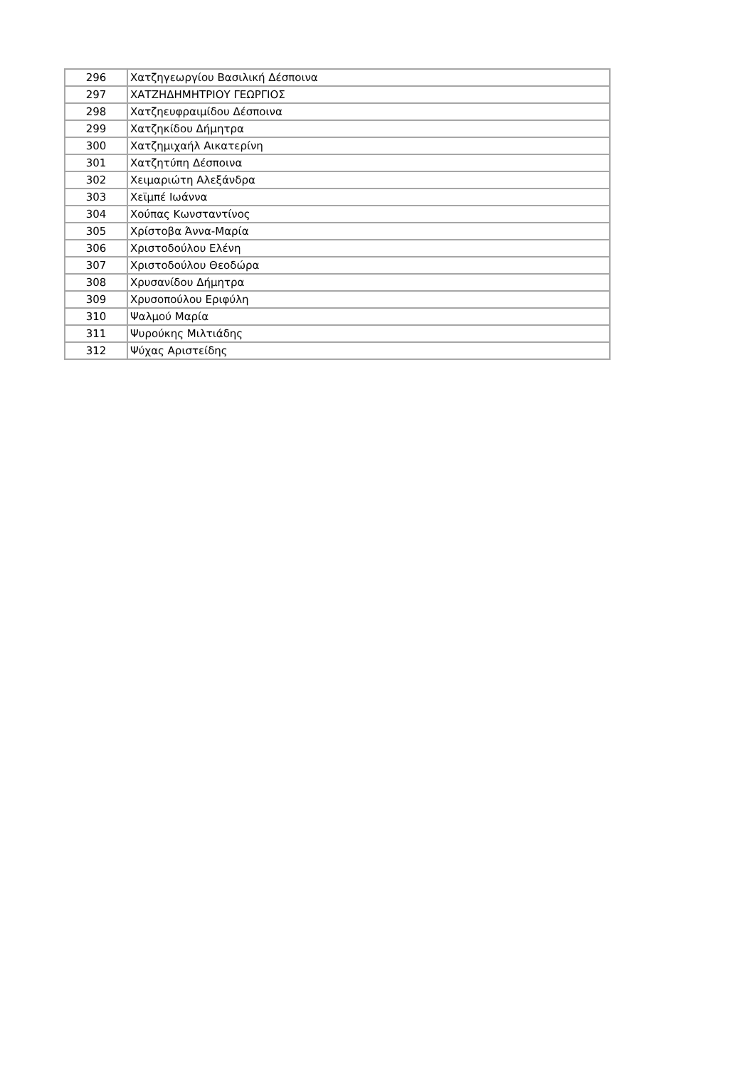| 296 | Χατζηγεωργίου Βασιλική Δέσποινα |
| 297 | ΧΑΤΖΗΔΗΜΗΤΡΙΟΥ ΓΕΩΡΓΙΟΣ |
| 298 | Χατζηευφραιμίδου Δέσποινα |
| 299 | Χατζηκίδου Δήμητρα |
| 300 | Χατζημιχαήλ Αικατερίνη |
| 301 | Χατζητύπη Δέσποινα |
| 302 | Χειμαριώτη Αλεξάνδρα |
| 303 | Χεϊμπέ Ιωάννα |
| 304 | Χούπας Κωνσταντίνος |
| 305 | Χρίστοβα Άννα-Μαρία |
| 306 | Χριστοδούλου Ελένη |
| 307 | Χριστοδούλου Θεοδώρα |
| 308 | Χρυσανίδου Δήμητρα |
| 309 | Χρυσοπούλου Εριφύλη |
| 310 | Ψαλμού Μαρία |
| 311 | Ψυρούκης Μιλτιάδης |
| 312 | Ψύχας Αριστείδης |